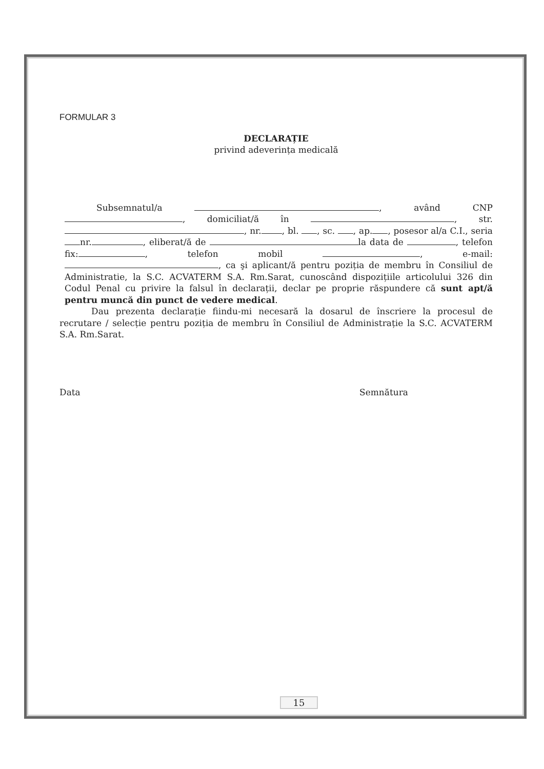FORMULAR 3
DECLARAȚIE
privind adeverința medicală
Subsemnatul/a , având CNP , domiciliat/ă în , str. , nr. , bl. , sc. , ap. , posesor al/a C.I., seria nr. , eliberat/ă de la data de , telefon fix: , telefon mobil , e-mail: , ca şi aplicant/ă pentru poziția de membru în Consiliul de Administratie, la S.C. ACVATERM S.A. Rm.Sarat, cunoscând dispozițiile articolului 326 din Codul Penal cu privire la falsul în declarații, declar pe proprie răspundere că sunt apt/ă pentru muncă din punct de vedere medical.
Dau prezenta declarație fiindu-mi necesară la dosarul de înscriere la procesul de recrutare / selecție pentru poziția de membru în Consiliul de Administrație la S.C. ACVATERM S.A. Rm.Sarat.
Data Semnătura
15